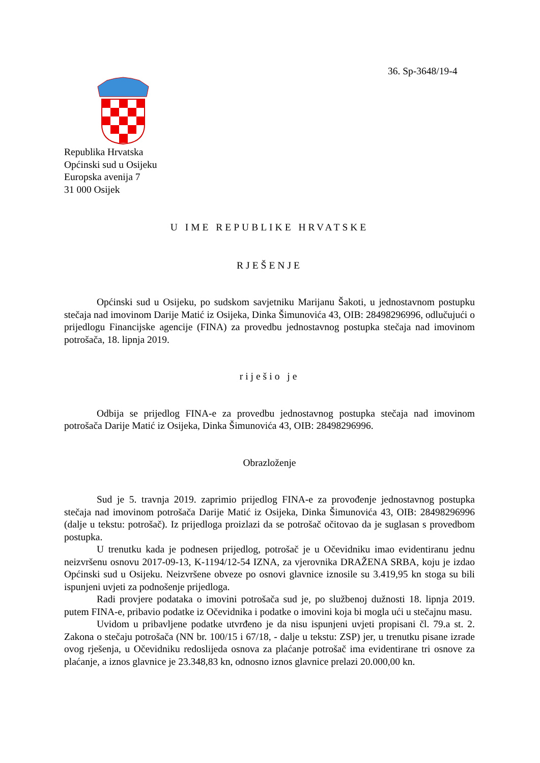36. Sp-3648/19-4
Republika Hrvatska
Općinski sud u Osijeku
Europska avenija 7
31 000 Osijek
U IME REPUBLIKE HRVATSKE
RJEŠENJE
Općinski sud u Osijeku, po sudskom savjetniku Marijanu Šakoti, u jednostavnom postupku stečaja nad imovinom Darije Matić iz Osijeka, Dinka Šimunovića 43, OIB: 28498296996, odlučujući o prijedlogu Financijske agencije (FINA) za provedbu jednostavnog postupka stečaja nad imovinom potrošača, 18. lipnja 2019.
riješio je
Odbija se prijedlog FINA-e za provedbu jednostavnog postupka stečaja nad imovinom potrošača Darije Matić iz Osijeka, Dinka Šimunovića 43, OIB: 28498296996.
Obrazloženje
Sud je 5. travnja 2019. zaprimio prijedlog FINA-e za provođenje jednostavnog postupka stečaja nad imovinom potrošača Darije Matić iz Osijeka, Dinka Šimunovića 43, OIB: 28498296996 (dalje u tekstu: potrošač). Iz prijedloga proizlazi da se potrošač očitovao da je suglasan s provedbom postupka.
U trenutku kada je podnesen prijedlog, potrošač je u Očevidniku imao evidentiranu jednu neizvršenu osnovu 2017-09-13, K-1194/12-54 IZNA, za vjerovnika DRAŽENA SRBA, koju je izdao Općinski sud u Osijeku. Neizvršene obveze po osnovi glavnice iznosile su 3.419,95 kn stoga su bili ispunjeni uvjeti za podnošenje prijedloga.
Radi provjere podataka o imovini potrošača sud je, po službenoj dužnosti 18. lipnja 2019. putem FINA-e, pribavio podatke iz Očevidnika i podatke o imovini koja bi mogla ući u stečajnu masu.
Uvidom u pribavljene podatke utvrđeno je da nisu ispunjeni uvjeti propisani čl. 79.a st. 2. Zakona o stečaju potrošača (NN br. 100/15 i 67/18, - dalje u tekstu: ZSP) jer, u trenutku pisane izrade ovog rješenja, u Očevidniku redoslijeda osnova za plaćanje potrošač ima evidentirane tri osnove za plaćanje, a iznos glavnice je 23.348,83 kn, odnosno iznos glavnice prelazi 20.000,00 kn.